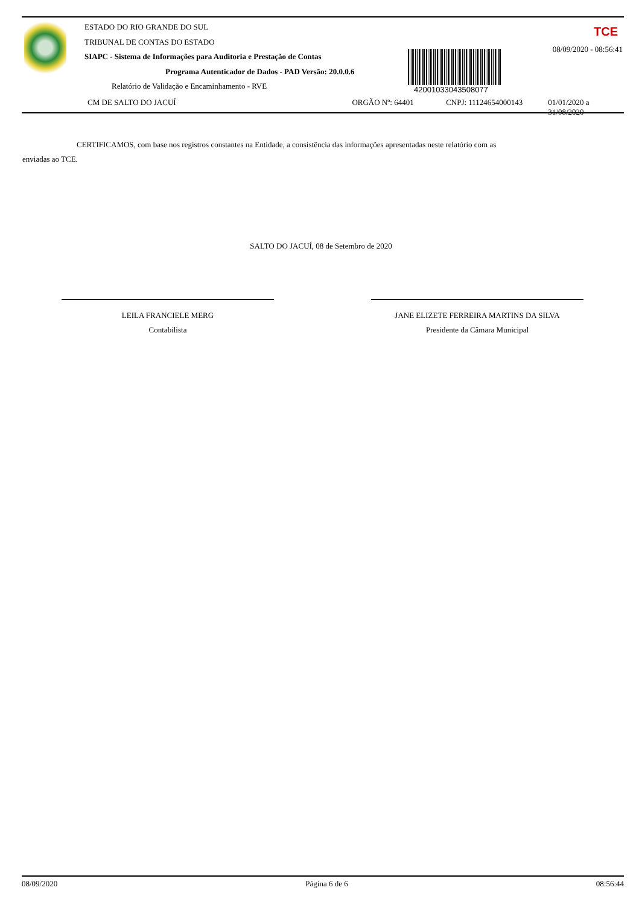ESTADO DO RIO GRANDE DO SUL
TRIBUNAL DE CONTAS DO ESTADO
SIAPC - Sistema de Informações para Auditoria e Prestação de Contas
Programa Autenticador de Dados - PAD Versão: 20.0.0.6
Relatório de Validação e Encaminhamento - RVE
42001033043508077
TCE
08/09/2020 - 08:56:41
CM DE SALTO DO JACUÍ ORGÃO Nº: 64401 CNPJ: 11124654000143 01/01/2020 a 31/08/2020
CERTIFICAMOS, com base nos registros constantes na Entidade, a consistência das informações apresentadas neste relatório com as
enviadas ao TCE.
SALTO DO JACUÍ, 08 de Setembro de 2020
LEILA FRANCIELE MERG
Contabilista
JANE ELIZETE FERREIRA MARTINS DA SILVA
Presidente da Câmara Municipal
08/09/2020 Página 6 de 6 08:56:44